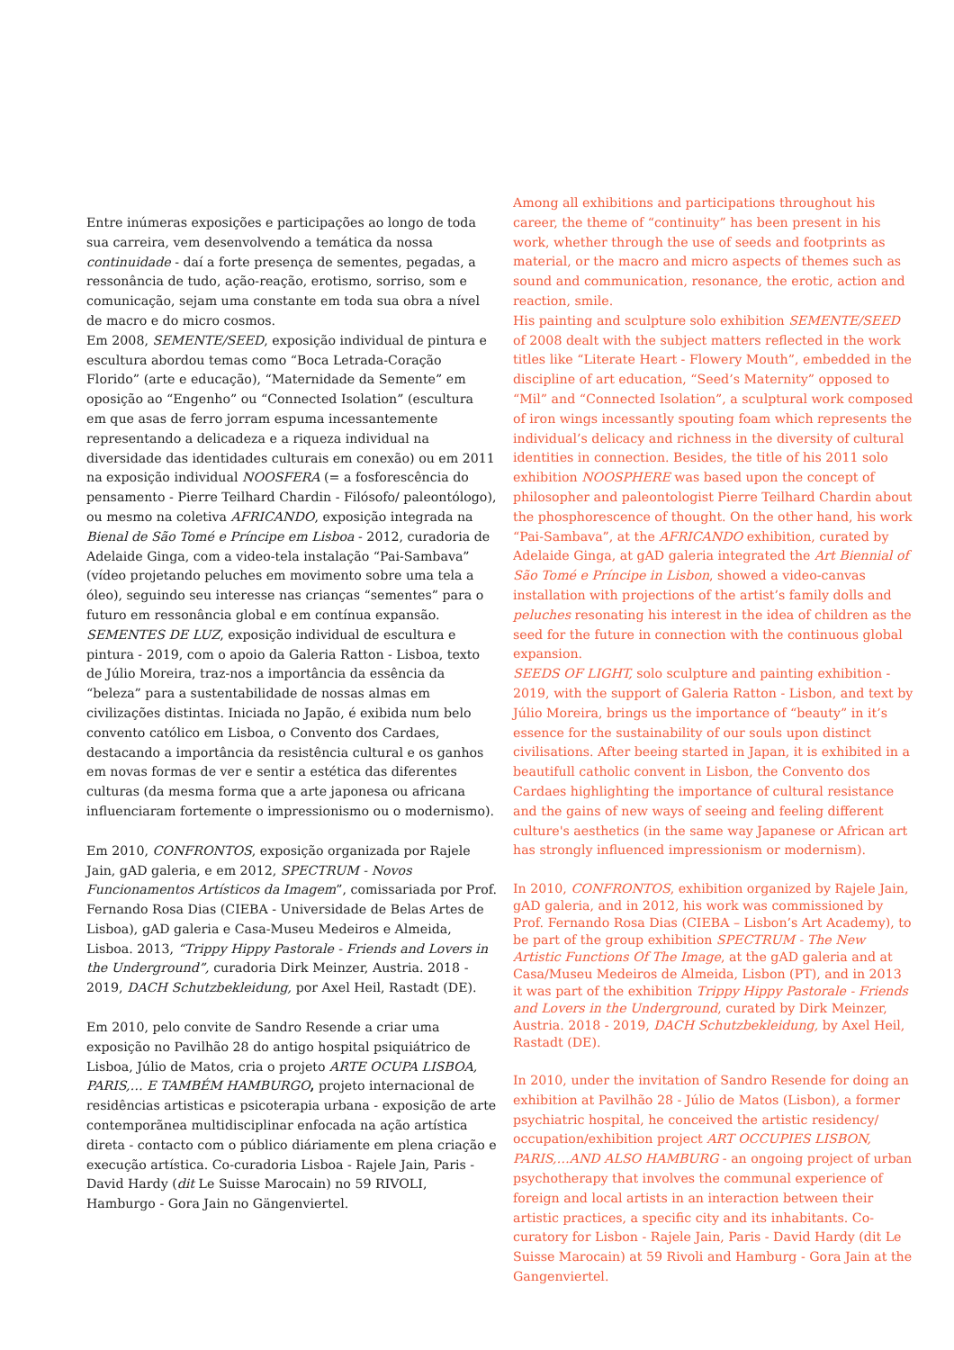Entre inúmeras exposições e participações ao longo de toda sua carreira, vem desenvolvendo a temática da nossa continuidade - daí a forte presença de sementes, pegadas, a ressonância de tudo, ação-reação, erotismo, sorriso, som e comunicação, sejam uma constante em toda sua obra a nível de macro e do micro cosmos.
Em 2008, SEMENTE/SEED, exposição individual de pintura e escultura abordou temas como “Boca Letrada-Coração Florido” (arte e educação), “Maternidade da Semente” em oposição ao “Engenho” ou “Connected Isolation” (escultura em que asas de ferro jorram espuma incessantemente representando a delicadeza e a riqueza individual na diversidade das identidades culturais em conexão) ou em 2011 na exposição individual NOOSFERA (= a fosforescência do pensamento - Pierre Teilhard Chardin - Filósofo/ paleontólogo), ou mesmo na coletiva AFRICANDO, exposição integrada na Bienal de São Tomé e Príncipe em Lisboa - 2012, curadoria de Adelaide Ginga, com a video-tela instalação “Pai-Sambava” (vídeo projetando peluches em movimento sobre uma tela a óleo), seguindo seu interesse nas crianças “sementes” para o futuro em ressonância global e em contínua expansão.
SEMENTES DE LUZ, exposição individual de escultura e pintura - 2019, com o apoio da Galeria Ratton - Lisboa, texto de Júlio Moreira, traz-nos a importância da essência da “beleza” para a sustentabilidade de nossas almas em civilizações distintas. Iniciada no Japão, é exibida num belo convento católico em Lisboa, o Convento dos Cardaes, destacando a importância da resistência cultural e os ganhos em novas formas de ver e sentir a estética das diferentes culturas (da mesma forma que a arte japonesa ou africana influenciaram fortemente o impressionismo ou o modernismo).
Em 2010, CONFRONTOS, exposição organizada por Rajele Jain, gAD galeria, e em 2012, SPECTRUM - Novos Funcionamentos Artísticos da Imagem”, comissariada por Prof. Fernando Rosa Dias (CIEBA - Universidade de Belas Artes de Lisboa), gAD galeria e Casa-Museu Medeiros e Almeida, Lisboa. 2013, “Trippy Hippy Pastorale - Friends and Lovers in the Underground”, curadoria Dirk Meinzer, Austria. 2018 - 2019, DACH Schutzbekleidung, por Axel Heil, Rastadt (DE).
Em 2010, pelo convite de Sandro Resende a criar uma exposição no Pavilhão 28 do antigo hospital psiquiátrico de Lisboa, Júlio de Matos, cria o projeto ARTE OCUPA LISBOA, PARIS,… E TAMBÉM HAMBURGO, projeto internacional de residências artisticas e psicoterapia urbana - exposição de arte contemporãnea multidisciplinar enfocada na ação artística direta - contacto com o público diáriamente em plena criação e execução artística. Co-curadoria Lisboa - Rajele Jain, Paris - David Hardy (dit Le Suisse Marocain) no 59 RIVOLI, Hamburgo - Gora Jain no Gängenviertel.
Among all exhibitions and participations throughout his career, the theme of “continuity” has been present in his work, whether through the use of seeds and footprints as material, or the macro and micro aspects of themes such as sound and communication, resonance, the erotic, action and reaction, smile.
His painting and sculpture solo exhibition SEMENTE/SEED of 2008 dealt with the subject matters reflected in the work titles like “Literate Heart - Flowery Mouth”, embedded in the discipline of art education, “Seed’s Maternity” opposed to “Mil” and “Connected Isolation”, a sculptural work composed of iron wings incessantly spouting foam which represents the individual’s delicacy and richness in the diversity of cultural identities in connection. Besides, the title of his 2011 solo exhibition NOOSPHERE was based upon the concept of philosopher and paleontologist Pierre Teilhard Chardin about the phosphorescence of thought. On the other hand, his work “Pai-Sambava”, at the AFRICANDO exhibition, curated by Adelaide Ginga, at gAD galeria integrated the Art Biennial of São Tomé e Príncipe in Lisbon, showed a video-canvas installation with projections of the artist’s family dolls and peluches resonating his interest in the idea of children as the seed for the future in connection with the continuous global expansion.
SEEDS OF LIGHT, solo sculpture and painting exhibition - 2019, with the support of Galeria Ratton - Lisbon, and text by Júlio Moreira, brings us the importance of “beauty” in it’s essence for the sustainability of our souls upon distinct civilisations. After beeing started in Japan, it is exhibited in a beautifull catholic convent in Lisbon, the Convento dos Cardaes highlighting the importance of cultural resistance and the gains of new ways of seeing and feeling different culture's aesthetics (in the same way Japanese or African art has strongly influenced impressionism or modernism).
In 2010, CONFRONTOS, exhibition organized by Rajele Jain, gAD galeria, and in 2012, his work was commissioned by Prof. Fernando Rosa Dias (CIEBA – Lisbon’s Art Academy), to be part of the group exhibition SPECTRUM - The New Artistic Functions Of The Image, at the gAD galeria and at Casa/Museu Medeiros de Almeida, Lisbon (PT), and in 2013 it was part of the exhibition Trippy Hippy Pastorale - Friends and Lovers in the Underground, curated by Dirk Meinzer, Austria. 2018 - 2019, DACH Schutzbekleidung, by Axel Heil, Rastadt (DE).
In 2010, under the invitation of Sandro Resende for doing an exhibition at Pavilhão 28 - Júlio de Matos (Lisbon), a former psychiatric hospital, he conceived the artistic residency/ occupation/exhibition project ART OCCUPIES LISBON, PARIS,…AND ALSO HAMBURG - an ongoing project of urban psychotherapy that involves the communal experience of foreign and local artists in an interaction between their artistic practices, a specific city and its inhabitants. Co-curatory for Lisbon - Rajele Jain, Paris - David Hardy (dit Le Suisse Marocain) at 59 Rivoli and Hamburg - Gora Jain at the Gangenviertel.